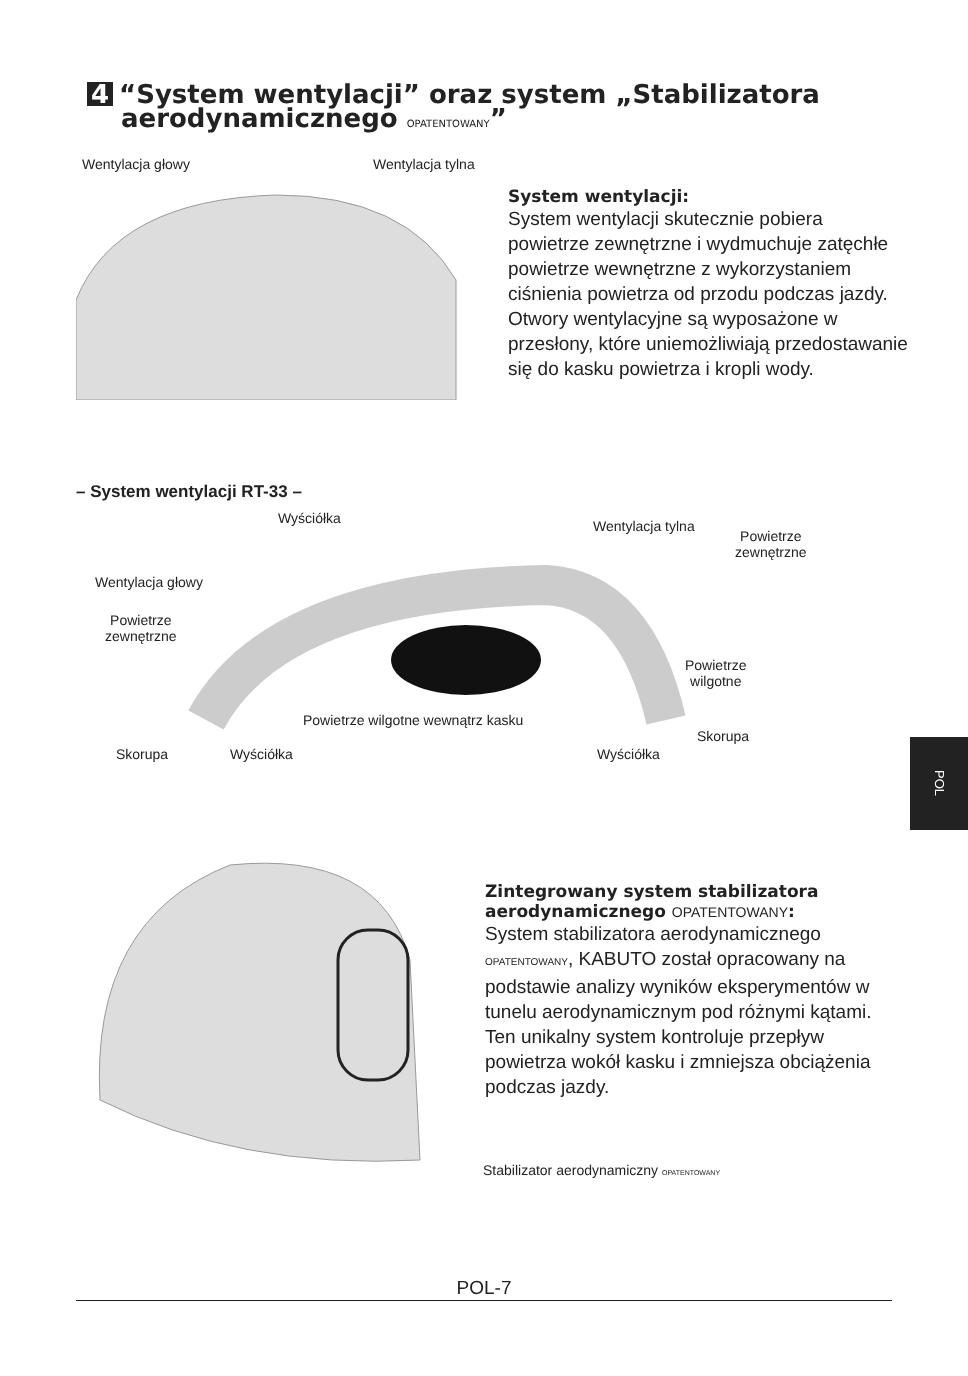4 “System wentylacji” oraz system „Stabilizatora
aerodynamicznego OPATENTOWANY”
Wentylacja głowy Wentylacja tylna
System wentylacji:
System wentylacji skutecznie pobiera powietrze zewnętrzne i wydmuchuje zatęchłe powietrze wewnętrzne z wykorzystaniem ciśnienia powietrza od przodu podczas jazdy. Otwory wentylacyjne są wyposażone w przesłony, które uniemożliwiają przedostawanie się do kasku powietrza i kropli wody.
– System wentylacji RT-33 –
Wyściółka Wentylacja tylna
Powietrze
zewnętrzne
Wentylacja głowy
Powietrze
zewnętrzne
Powietrze
wilgotne
Powietrze wilgotne wewnątrz kasku
Skorupa
Skorupa Wyściółka Wyściółka
POL
Zintegrowany system stabilizatora
aerodynamicznego OPATENTOWANY:
System stabilizatora aerodynamicznego OPATENTOWANY, KABUTO został opracowany na podstawie analizy wyników eksperymentów w tunelu aerodynamicznym pod różnymi kątami. Ten unikalny system kontroluje przepływ powietrza wokół kasku i zmniejsza obciążenia podczas jazdy.
Stabilizator aerodynamiczny OPATENTOWANY
POL-7